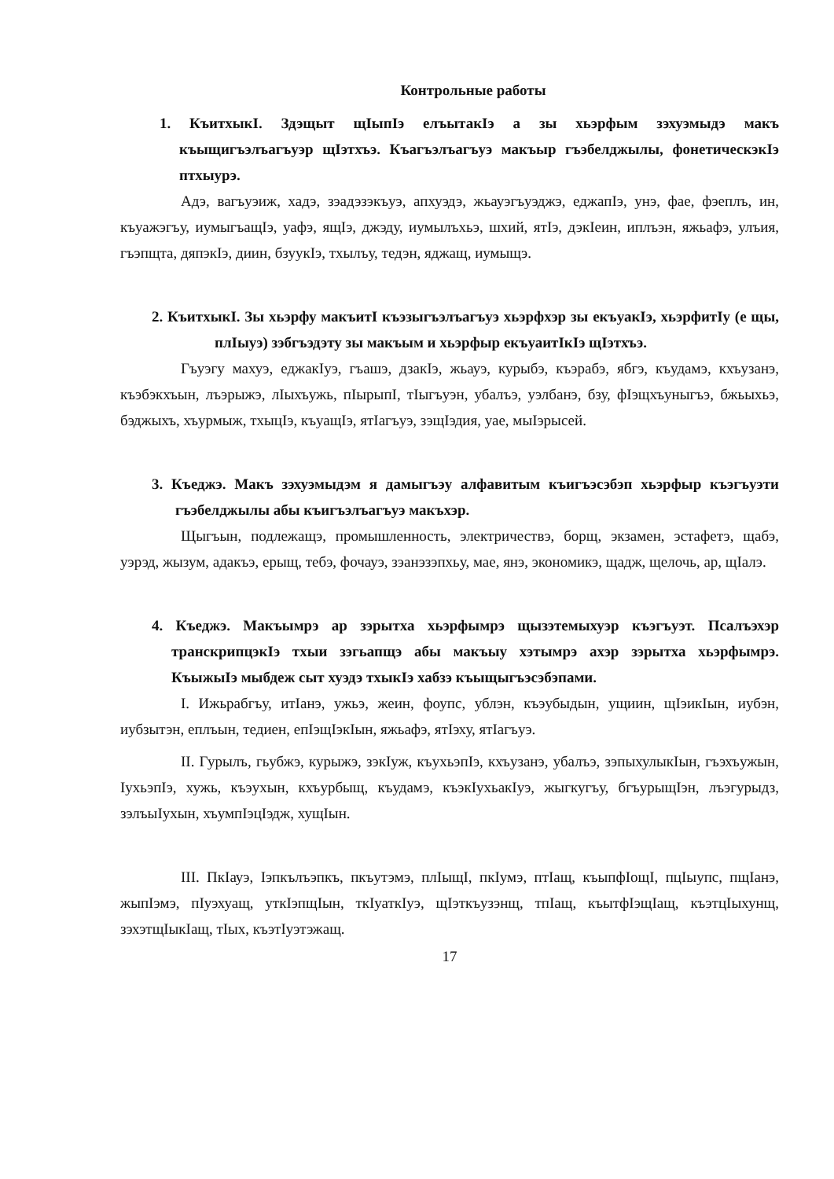Контрольные работы
1. КъитхыкI. Здэщыт щIыпIэ елъытакIэ а зы хьэрфым зэхуэмыдэ макъ къыщигъэлъагъуэр щIэтхъэ. Къагъэлъагъуэ макъыр гъэбелджылы, фонетическэкIэ птхыурэ.
Адэ, вагъуэиж, хадэ, зэадэзэкъуэ, апхуэдэ, жьауэгъуэджэ, еджапIэ, унэ, фае, фэеплъ, ин, къуажэгъу, иумыгъащIэ, уафэ, ящIэ, джэду, иумылъхьэ, шхий, ятIэ, дэкIеин, иплъэн, яжьафэ, улъия, гъэпщта, дяпэкIэ, диин, бзуукIэ, тхылъу, тедэн, яджащ, иумыщэ.
2. КъитхыкI. Зы хьэрфу макъитI къэзыгъэлъагъуэ хьэрфхэр зы екъуакIэ, хьэрфитIу (е щы, плIыуэ) зэбгъэдэту зы макъым и хьэрфыр екъуаитIкIэ щIэтхъэ.
Гъуэгу махуэ, еджакIуэ, гъашэ, дзакIэ, жьауэ, курыбэ, къэрабэ, ябгэ, къудамэ, кхъузанэ, къэбэкхъын, лъэрыжэ, лIыхъужь, пIырыпI, тIыгъуэн, убалъэ, уэлбанэ, бзу, фIэщхъуныгъэ, бжьыхьэ, бэджыхъ, хъурмыж, тхыцIэ, къуащIэ, ятIагъуэ, зэщIэдия, уае, мыIэрысей.
3. Къеджэ. Макъ зэхуэмыдэм я дамыгъэу алфавитым къигъэсэбэп хьэрфыр къэгъуэти гъэбелджылы абы къигъэлъагъуэ макъхэр.
Щыгъын, подлежащэ, промышленность, электричествэ, борщ, экзамен, эстафетэ, щабэ, уэрэд, жызум, адакъэ, ерыщ, тебэ, фочауэ, зэанэзэпхьу, мае, янэ, экономикэ, щадж, щелочь, ар, щIалэ.
4. Къеджэ. Макъымрэ ар зэрытха хьэрфымрэ щызэтемыхуэр къэгъуэт. Псалъэхэр транскрипцэкIэ тхыи зэгьапщэ абы макъыу хэтымрэ ахэр зэрытха хьэрфымрэ. КъыжыIэ мыбдеж сыт хуэдэ тхыкIэ хабзэ къыщыгъэсэбэпами.
I. Ижьрабгъу, итIанэ, ужьэ, жеин, фоупс, ублэн, къэубыдын, ущиин, щIэикIын, иубэн, иубзытэн, еплъын, тедиен, епIэщIэкIын, яжьафэ, ятIэху, ятIагъуэ.
II. Гурылъ, гьубжэ, курыжэ, зэкIуж, къухьэпIэ, кхъузанэ, убалъэ, зэпыхулыкIын, гъэхъужын, IухьэпIэ, хужь, къэухын, кхъурбыщ, къудамэ, къэкIухьакIуэ, жыгкугъу, бгъурыщIэн, лъэгурыдз, зэлъыIухын, хъумпIэцIэдж, хущIын.
III. ПкIауэ, Iэпкълъэпкъ, пкъутэмэ, плIыщI, пкIумэ, птIащ, къыпфIощI, пцIыупс, пщIанэ, жыпIэмэ, пIуэхуащ, уткIэпщIын, ткIуаткIуэ, щIэткъузэнщ, тпIащ, къытфIэщIащ, къэтцIыхунщ, зэхэтщIыкIащ, тIых, къэтIуэтэжащ.
17